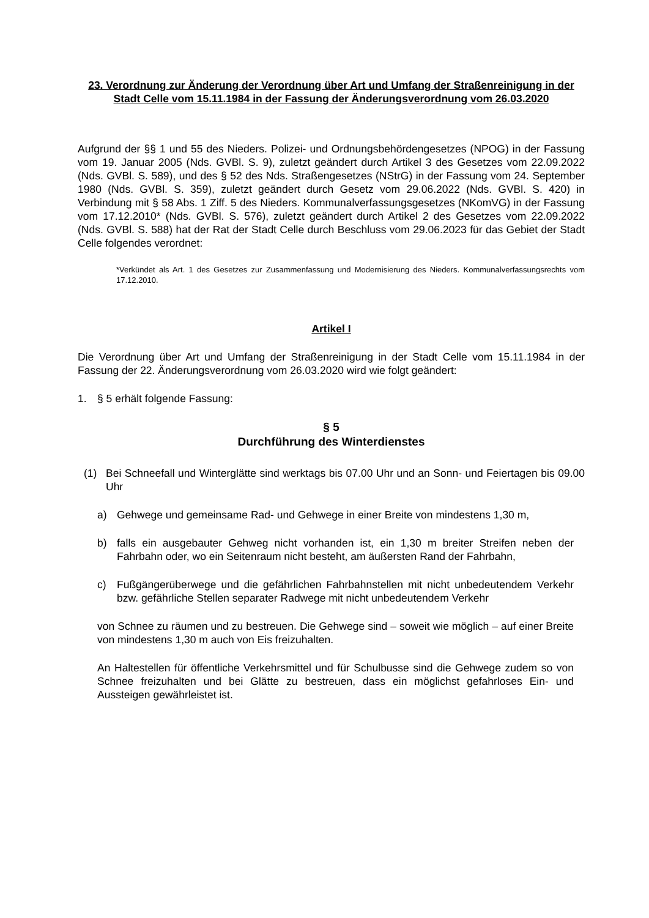23. Verordnung zur Änderung der Verordnung über Art und Umfang der Straßenreinigung in der Stadt Celle vom 15.11.1984 in der Fassung der Änderungsverordnung vom 26.03.2020
Aufgrund der §§ 1 und 55 des Nieders. Polizei- und Ordnungsbehördengesetzes (NPOG) in der Fassung vom 19. Januar 2005 (Nds. GVBl. S. 9), zuletzt geändert durch Artikel 3 des Gesetzes vom 22.09.2022 (Nds. GVBl. S. 589), und des § 52 des Nds. Straßengesetzes (NStrG) in der Fassung vom 24. September 1980 (Nds. GVBl. S. 359), zuletzt geändert durch Gesetz vom 29.06.2022 (Nds. GVBl. S. 420) in Verbindung mit § 58 Abs. 1 Ziff. 5 des Nieders. Kommunalverfassungsgesetzes (NKomVG) in der Fassung vom 17.12.2010* (Nds. GVBl. S. 576), zuletzt geändert durch Artikel 2 des Gesetzes vom 22.09.2022 (Nds. GVBl. S. 588) hat der Rat der Stadt Celle durch Beschluss vom 29.06.2023 für das Gebiet der Stadt Celle folgendes verordnet:
*Verkündet als Art. 1 des Gesetzes zur Zusammenfassung und Modernisierung des Nieders. Kommunalverfassungsrechts vom 17.12.2010.
Artikel I
Die Verordnung über Art und Umfang der Straßenreinigung in der Stadt Celle vom 15.11.1984 in der Fassung der 22. Änderungsverordnung vom 26.03.2020 wird wie folgt geändert:
1. § 5 erhält folgende Fassung:
§ 5
Durchführung des Winterdienstes
(1) Bei Schneefall und Winterglätte sind werktags bis 07.00 Uhr und an Sonn- und Feiertagen bis 09.00 Uhr
a) Gehwege und gemeinsame Rad- und Gehwege in einer Breite von mindestens 1,30 m,
b) falls ein ausgebauter Gehweg nicht vorhanden ist, ein 1,30 m breiter Streifen neben der Fahrbahn oder, wo ein Seitenraum nicht besteht, am äußersten Rand der Fahrbahn,
c) Fußgängerüberwege und die gefährlichen Fahrbahnstellen mit nicht unbedeutendem Verkehr bzw. gefährliche Stellen separater Radwege mit nicht unbedeutendem Verkehr
von Schnee zu räumen und zu bestreuen. Die Gehwege sind – soweit wie möglich – auf einer Breite von mindestens 1,30 m auch von Eis freizuhalten.
An Haltestellen für öffentliche Verkehrsmittel und für Schulbusse sind die Gehwege zudem so von Schnee freizuhalten und bei Glätte zu bestreuen, dass ein möglichst gefahrloses Ein- und Aussteigen gewährleistet ist.